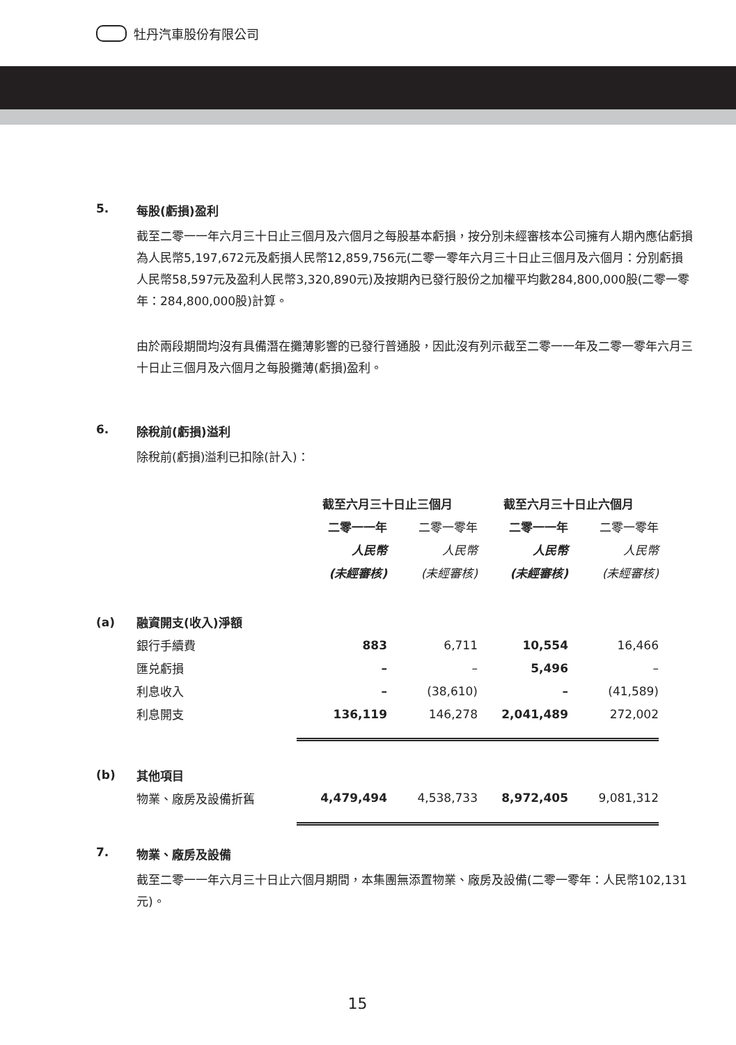牡丹汽車股份有限公司
5. 每股(虧損)盈利
截至二零一一年六月三十日止三個月及六個月之每股基本虧損，按分別未經審核本公司擁有人期內應佔虧損為人民幣5,197,672元及虧損人民幣12,859,756元(二零一零年六月三十日止三個月及六個月：分別虧損人民幣58,597元及盈利人民幣3,320,890元)及按期內已發行股份之加權平均數284,800,000股(二零一零年：284,800,000股)計算。
由於兩段期間均沒有具備潛在攤薄影響的已發行普通股，因此沒有列示截至二零一一年及二零一零年六月三十日止三個月及六個月之每股攤薄(虧損)盈利。
6. 除稅前(虧損)溢利
除稅前(虧損)溢利已扣除(計入)：
| | | 截至六月三十日止三個月 | | 截至六月三十日止六個月 | |
| --- | --- | --- | --- | --- | --- |
| | | 二零一一年 | 二零一零年 | 二零一一年 | 二零一零年 |
| | | 人民幣 | 人民幣 | 人民幣 | 人民幣 |
| | | (未經審核) | (未經審核) | (未經審核) | (未經審核) |
| (a) | 融資開支(收入)淨額 | | | | |
| | 銀行手續費 | 883 | 6,711 | 10,554 | 16,466 |
| | 匯兑虧損 | – | – | 5,496 | – |
| | 利息收入 | – | (38,610) | – | (41,589) |
| | 利息開支 | 136,119 | 146,278 | 2,041,489 | 272,002 |
| (b) | 其他項目 | | | | |
| | 物業、廠房及設備折舊 | 4,479,494 | 4,538,733 | 8,972,405 | 9,081,312 |
7. 物業、廠房及設備
截至二零一一年六月三十日止六個月期間，本集團無添置物業、廠房及設備(二零一零年：人民幣102,131元)。
15